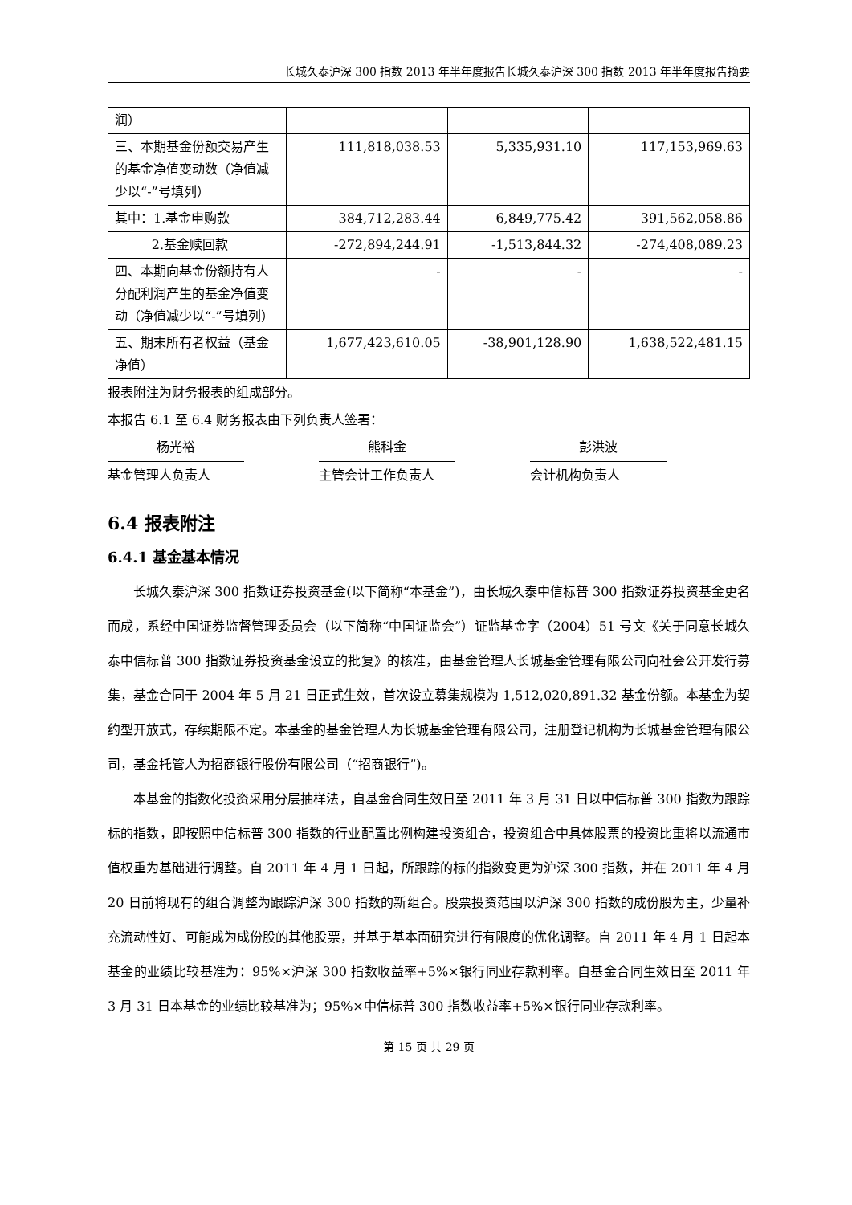长城久泰沪深 300 指数 2013 年半年度报告长城久泰沪深 300 指数 2013 年半年度报告摘要
| 润） | | | |
| 三、本期基金份额交易产生的基金净值变动数（净值减少以“-”号填列） | 111,818,038.53 | 5,335,931.10 | 117,153,969.63 |
| 其中：1.基金申购款 | 384,712,283.44 | 6,849,775.42 | 391,562,058.86 |
| 2.基金赎回款 | -272,894,244.91 | -1,513,844.32 | -274,408,089.23 |
| 四、本期向基金份额持有人分配利润产生的基金净值变动（净值减少以“-”号填列） | - | - | - |
| 五、期末所有者权益（基金净值） | 1,677,423,610.05 | -38,901,128.90 | 1,638,522,481.15 |
报表附注为财务报表的组成部分。
本报告 6.1 至 6.4 财务报表由下列负责人签署：
杨光裕 熊科金 彭洪波
基金管理人负责人 主管会计工作负责人 会计机构负责人
6.4 报表附注
6.4.1 基金基本情况
长城久泰沪深 300 指数证券投资基金(以下简称“本基金”)，由长城久泰中信标普 300 指数证券投资基金更名而成，系经中国证券监督管理委员会（以下简称“中国证监会”）证监基金字（2004）51 号文《关于同意长城久泰中信标普 300 指数证券投资基金设立的批复》的核准，由基金管理人长城基金管理有限公司向社会公开发行募集，基金合同于 2004 年 5 月 21 日正式生效，首次设立募集规模为 1,512,020,891.32 基金份额。本基金为契约型开放式，存续期限不定。本基金的基金管理人为长城基金管理有限公司，注册登记机构为长城基金管理有限公司，基金托管人为招商银行股份有限公司（“招商银行”)。
本基金的指数化投资采用分层抽样法，自基金合同生效日至 2011 年 3 月 31 日以中信标普 300 指数为跟踪标的指数，即按照中信标普 300 指数的行业配置比例构建投资组合，投资组合中具体股票的投资比重将以流通市值权重为基础进行调整。自 2011 年 4 月 1 日起，所跟踪的标的指数变更为沪深 300 指数，并在 2011 年 4 月 20 日前将现有的组合调整为跟踪沪深 300 指数的新组合。股票投资范围以沪深 300 指数的成份股为主，少量补充流动性好、可能成为成份股的其他股票，并基于基本面研究进行有限度的优化调整。自 2011 年 4 月 1 日起本基金的业绩比较基准为：95%×沪深 300 指数收益率+5%×银行同业存款利率。自基金合同生效日至 2011 年 3 月 31 日本基金的业绩比较基准为；95%×中信标普 300 指数收益率+5%×银行同业存款利率。
第 15 页 共 29 页